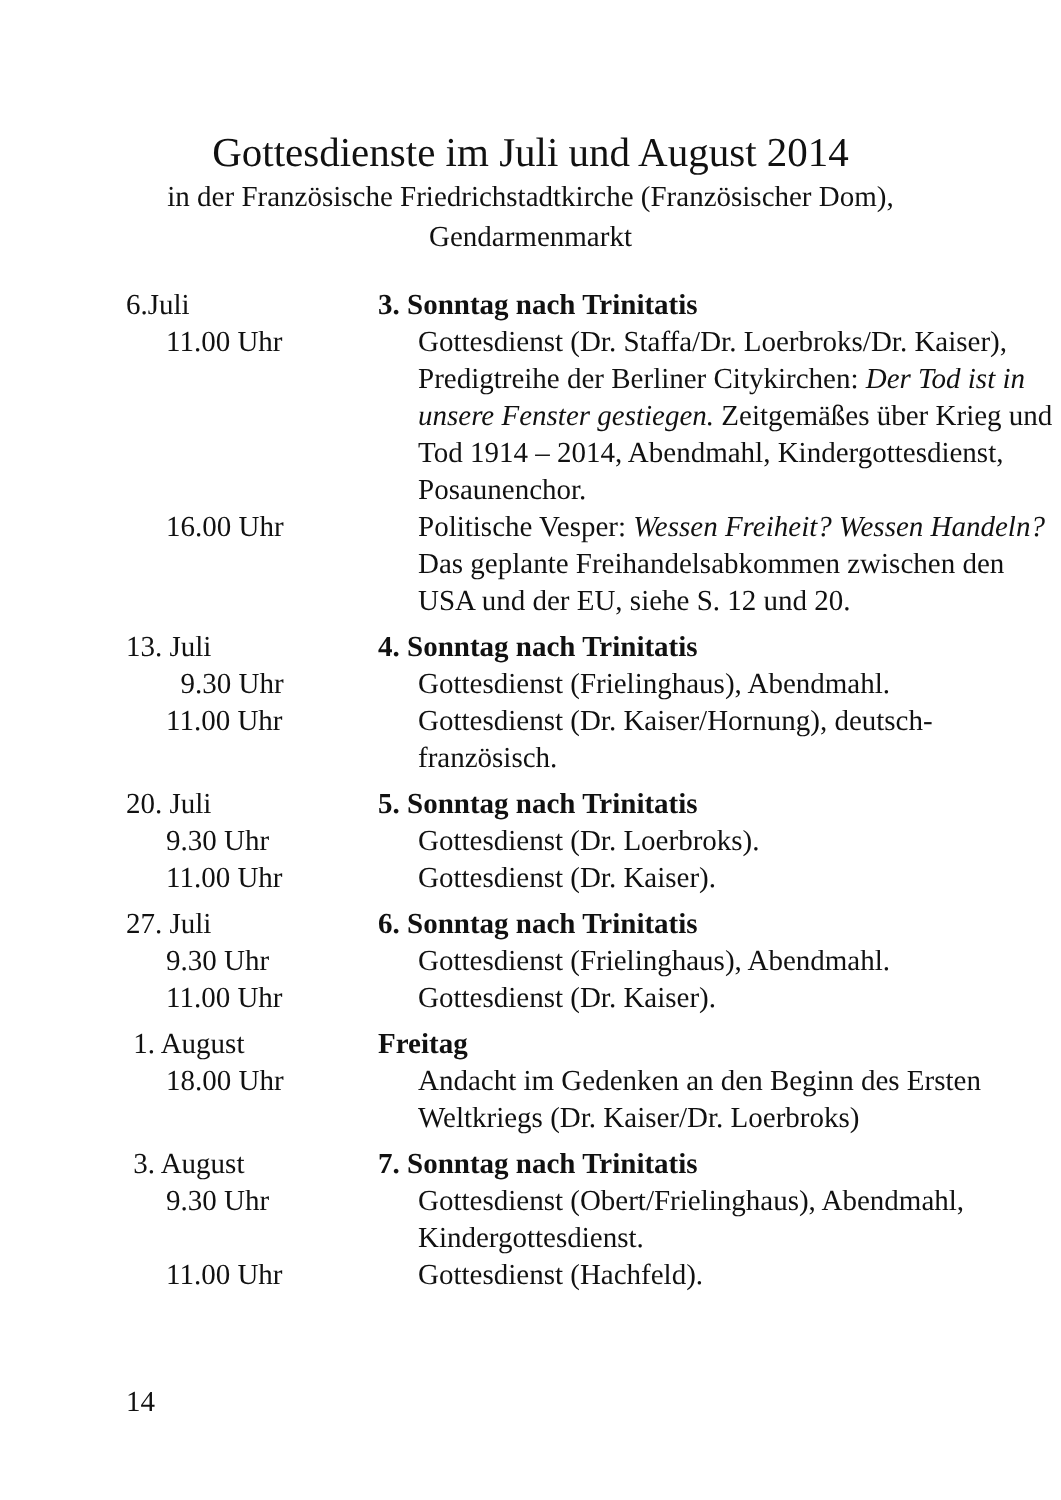Gottesdienste im Juli und August 2014
in der Französische Friedrichstadtkirche (Französischer Dom),
Gendarmenmarkt
6.Juli 3. Sonntag nach Trinitatis
11.00 Uhr Gottesdienst (Dr. Staffa/Dr. Loerbroks/Dr. Kaiser), Predigtreihe der Berliner Citykirchen: Der Tod ist in unsere Fenster gestiegen. Zeitgemäßes über Krieg und Tod 1914 – 2014, Abendmahl, Kindergottesdienst, Posaunenchor.
16.00 Uhr Politische Vesper: Wessen Freiheit? Wessen Handeln? Das geplante Freihandelsabkommen zwischen den USA und der EU, siehe S. 12 und 20.
13. Juli 4. Sonntag nach Trinitatis
9.30 Uhr Gottesdienst (Frielinghaus), Abendmahl.
11.00 Uhr Gottesdienst (Dr. Kaiser/Hornung), deutsch-französisch.
20. Juli 5. Sonntag nach Trinitatis
9.30 Uhr Gottesdienst (Dr. Loerbroks).
11.00 Uhr Gottesdienst (Dr. Kaiser).
27. Juli 6. Sonntag nach Trinitatis
9.30 Uhr Gottesdienst (Frielinghaus), Abendmahl.
11.00 Uhr Gottesdienst (Dr. Kaiser).
1. August Freitag
18.00 Uhr Andacht im Gedenken an den Beginn des Ersten Weltkriegs (Dr. Kaiser/Dr. Loerbroks)
3. August 7. Sonntag nach Trinitatis
9.30 Uhr Gottesdienst (Obert/Frielinghaus), Abendmahl, Kindergottesdienst.
11.00 Uhr Gottesdienst (Hachfeld).
14